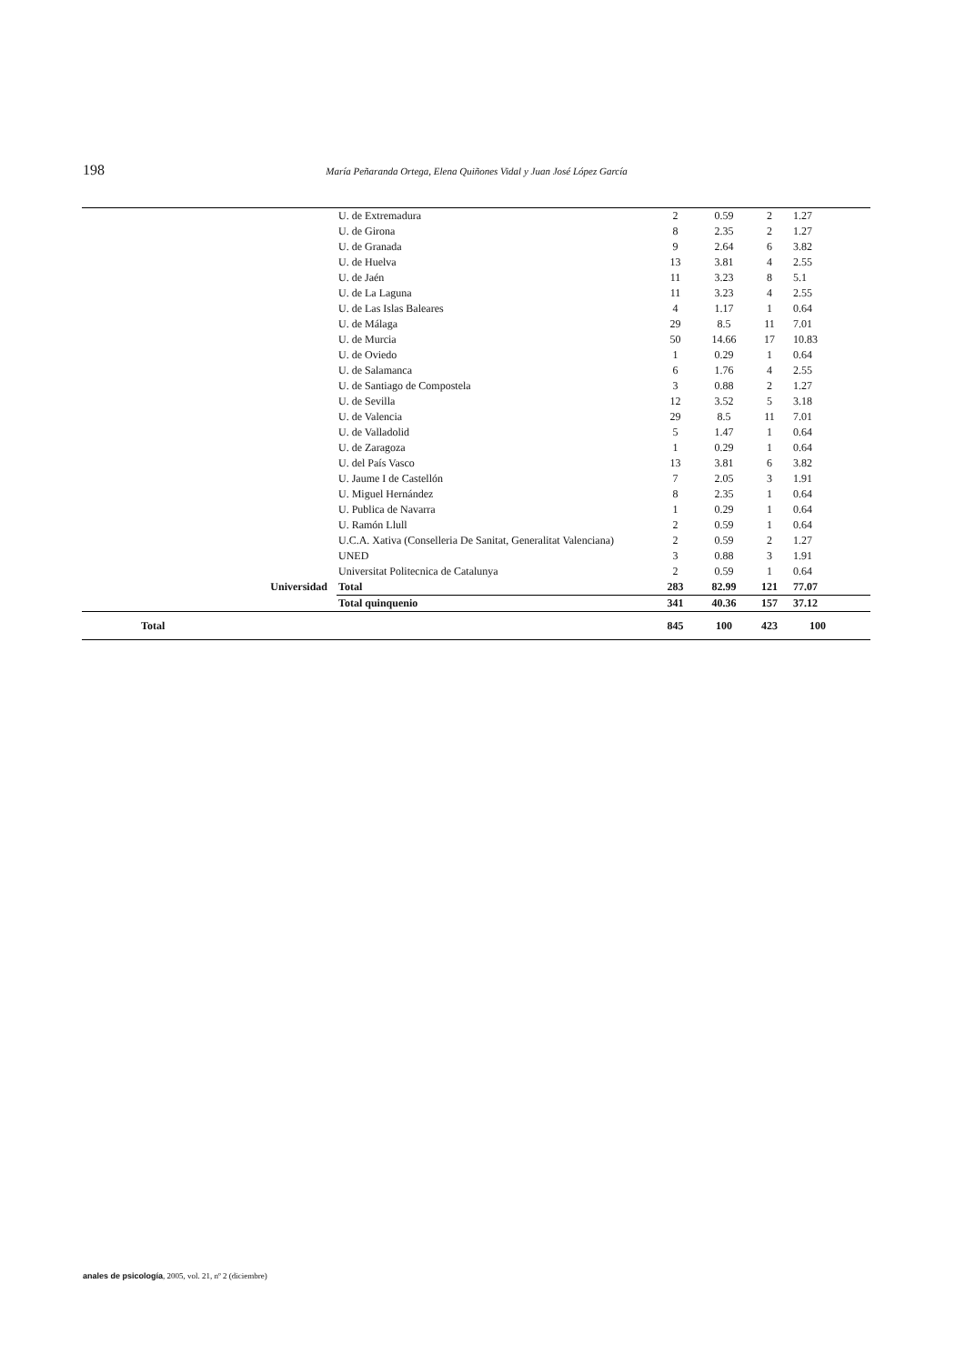198 María Peñaranda Ortega, Elena Quiñones Vidal y Juan José López García
| | | U. de Extremadura | 2 | 0.59 | 2 | 1.27 |
| | | U. de Girona | 8 | 2.35 | 2 | 1.27 |
| | | U. de Granada | 9 | 2.64 | 6 | 3.82 |
| | | U. de Huelva | 13 | 3.81 | 4 | 2.55 |
| | | U. de Jaén | 11 | 3.23 | 8 | 5.1 |
| | | U. de La Laguna | 11 | 3.23 | 4 | 2.55 |
| | | U. de Las Islas Baleares | 4 | 1.17 | 1 | 0.64 |
| | | U. de Málaga | 29 | 8.5 | 11 | 7.01 |
| | | U. de Murcia | 50 | 14.66 | 17 | 10.83 |
| | | U. de Oviedo | 1 | 0.29 | 1 | 0.64 |
| | | U. de Salamanca | 6 | 1.76 | 4 | 2.55 |
| | | U. de Santiago de Compostela | 3 | 0.88 | 2 | 1.27 |
| | | U. de Sevilla | 12 | 3.52 | 5 | 3.18 |
| | | U. de Valencia | 29 | 8.5 | 11 | 7.01 |
| | | U. de Valladolid | 5 | 1.47 | 1 | 0.64 |
| | | U. de Zaragoza | 1 | 0.29 | 1 | 0.64 |
| | | U. del País Vasco | 13 | 3.81 | 6 | 3.82 |
| | | U. Jaume I de Castellón | 7 | 2.05 | 3 | 1.91 |
| | | U. Miguel Hernández | 8 | 2.35 | 1 | 0.64 |
| | | U. Publica de Navarra | 1 | 0.29 | 1 | 0.64 |
| | | U. Ramón Llull | 2 | 0.59 | 1 | 0.64 |
| | | U.C.A. Xativa (Conselleria De Sanitat, Generalitat Valenciana) | 2 | 0.59 | 2 | 1.27 |
| | | UNED | 3 | 0.88 | 3 | 1.91 |
| | | Universitat Politecnica de Catalunya | 2 | 0.59 | 1 | 0.64 |
| | Universidad | Total | 283 | 82.99 | 121 | 77.07 |
| | | Total quinquenio | 341 | 40.36 | 157 | 37.12 |
| Total | | | 845 | 100 | 423 | 100 |
anales de psicología, 2005, vol. 21, nº 2 (diciembre)